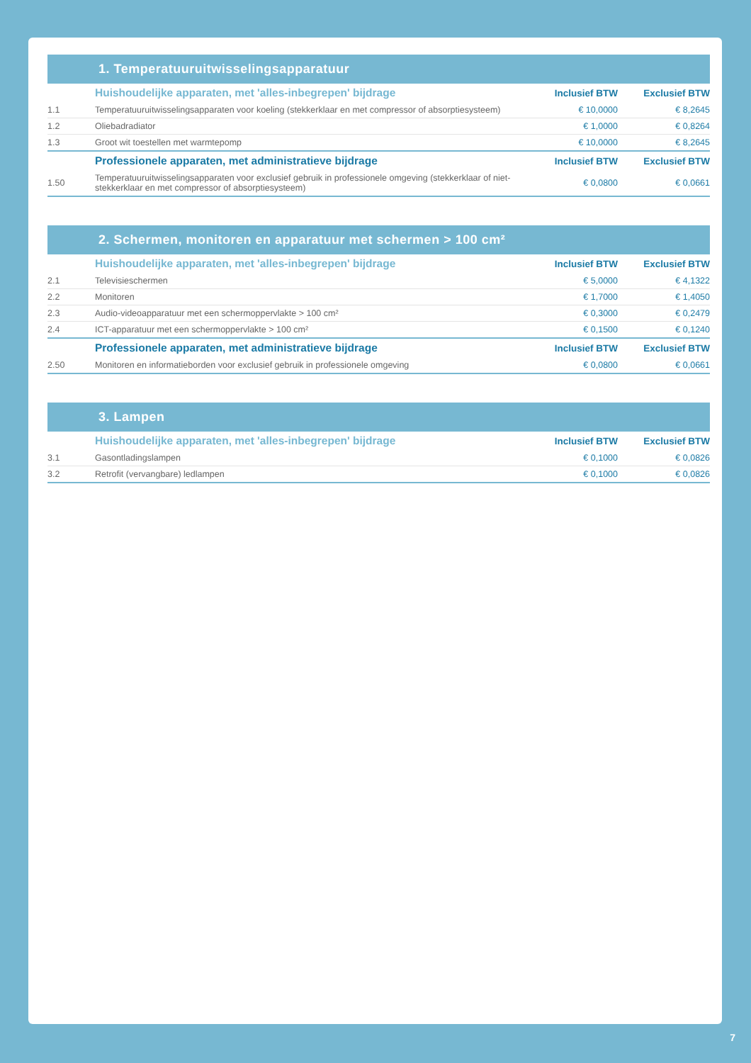1. Temperatuuruitwisselingsapparatuur
| | Huishoudelijke apparaten, met 'alles-inbegrepen' bijdrage | Inclusief BTW | Exclusief BTW |
| 1.1 | Temperatuuruitwisselingsapparaten voor koeling (stekkerklaar en met compressor of absorptiesysteem) | € 10,0000 | € 8,2645 |
| 1.2 | Oliebadradiator | € 1,0000 | € 0,8264 |
| 1.3 | Groot wit toestellen met warmtepomp | € 10,0000 | € 8,2645 |
| | Professionele apparaten, met administratieve bijdrage | Inclusief BTW | Exclusief BTW |
| 1.50 | Temperatuuruitwisselingsapparaten voor exclusief gebruik in professionele omgeving (stekkerklaar of niet-stekkerklaar en met compressor of absorptiesysteem) | € 0,0800 | € 0,0661 |
2. Schermen, monitoren en apparatuur met schermen > 100 cm²
| | Huishoudelijke apparaten, met 'alles-inbegrepen' bijdrage | Inclusief BTW | Exclusief BTW |
| 2.1 | Televisieschermen | € 5,0000 | € 4,1322 |
| 2.2 | Monitoren | € 1,7000 | € 1,4050 |
| 2.3 | Audio-videoapparatuur met een schermoppervlakte > 100 cm² | € 0,3000 | € 0,2479 |
| 2.4 | ICT-apparatuur met een schermoppervlakte > 100 cm² | € 0,1500 | € 0,1240 |
| | Professionele apparaten, met administratieve bijdrage | Inclusief BTW | Exclusief BTW |
| 2.50 | Monitoren en informatieborden voor exclusief gebruik in professionele omgeving | € 0,0800 | € 0,0661 |
3. Lampen
| | Huishoudelijke apparaten, met 'alles-inbegrepen' bijdrage | Inclusief BTW | Exclusief BTW |
| 3.1 | Gasontladingslampen | € 0,1000 | € 0,0826 |
| 3.2 | Retrofit (vervangbare) ledlampen | € 0,1000 | € 0,0826 |
7